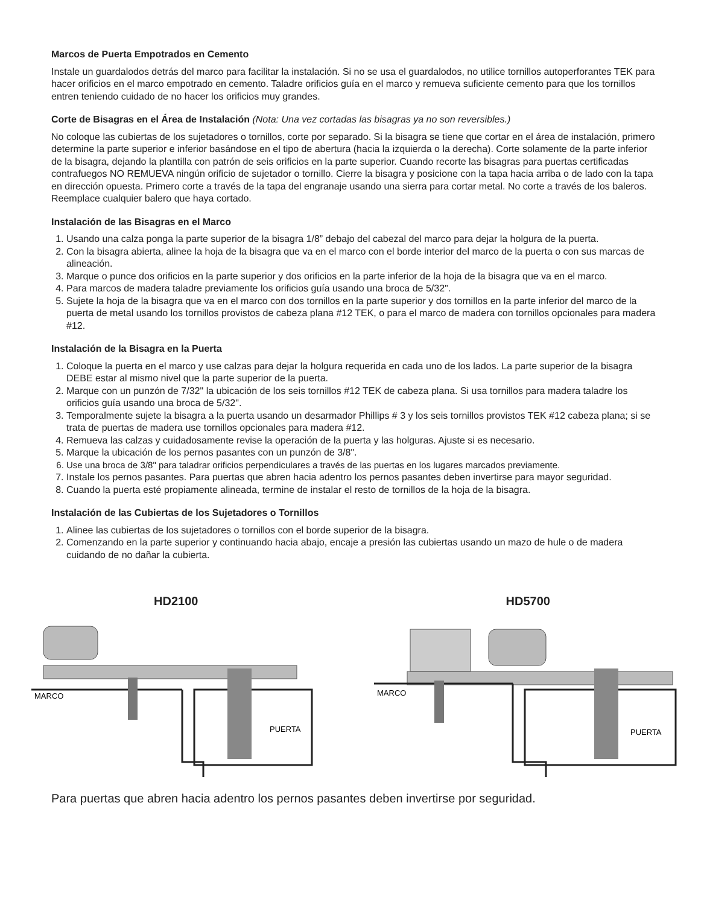Marcos de Puerta Empotrados en Cemento
Instale un guardalodos detrás del marco para facilitar la instalación. Si no se usa el guardalodos, no utilice tornillos autoperforantes TEK para hacer orificios en el marco empotrado en cemento. Taladre orificios guía en el marco y remueva suficiente cemento para que los tornillos entren teniendo cuidado de no hacer los orificios muy grandes.
Corte de Bisagras en el Área de Instalación (Nota: Una vez cortadas las bisagras ya no son reversibles.)
No coloque las cubiertas de los sujetadores o tornillos, corte por separado. Si la bisagra se tiene que cortar en el área de instalación, primero determine la parte superior e inferior basándose en el tipo de abertura (hacia la izquierda o la derecha). Corte solamente de la parte inferior de la bisagra, dejando la plantilla con patrón de seis orificios en la parte superior. Cuando recorte las bisagras para puertas certificadas contrafuegos NO REMUEVA ningún orificio de sujetador o tornillo. Cierre la bisagra y posicione con la tapa hacia arriba o de lado con la tapa en dirección opuesta. Primero corte a través de la tapa del engranaje usando una sierra para cortar metal. No corte a través de los baleros. Reemplace cualquier balero que haya cortado.
Instalación de las Bisagras en el Marco
1. Usando una calza ponga la parte superior de la bisagra 1/8” debajo del cabezal del marco para dejar la holgura de la puerta.
2. Con la bisagra abierta, alinee la hoja de la bisagra que va en el marco con el borde interior del marco de la puerta o con sus marcas de alineación.
3. Marque o punce dos orificios en la parte superior y dos orificios en la parte inferior de la hoja de la bisagra que va en el marco.
4. Para marcos de madera taladre previamente los orificios guía usando una broca de 5/32".
5. Sujete la hoja de la bisagra que va en el marco con dos tornillos en la parte superior y dos tornillos en la parte inferior del marco de la puerta de metal usando los tornillos provistos de cabeza plana #12 TEK, o para el marco de madera con tornillos opcionales para madera #12.
Instalación de la Bisagra en la Puerta
1. Coloque la puerta en el marco y use calzas para dejar la holgura requerida en cada uno de los lados. La parte superior de la bisagra DEBE estar al mismo nivel que la parte superior de la puerta.
2. Marque con un punzón de 7/32" la ubicación de los seis tornillos #12 TEK de cabeza plana. Si usa tornillos para madera taladre los orificios guía usando una broca de 5/32".
3. Temporalmente sujete la bisagra a la puerta usando un desarmador Phillips # 3 y los seis tornillos provistos TEK #12 cabeza plana; si se trata de puertas de madera use tornillos opcionales para madera #12.
4. Remueva las calzas y cuidadosamente revise la operación de la puerta y las holguras. Ajuste si es necesario.
5. Marque la ubicación de los pernos pasantes con un punzón de 3/8".
6. Use una broca de 3/8" para taladrar orificios perpendiculares a través de las puertas en los lugares marcados previamente.
7. Instale los pernos pasantes. Para puertas que abren hacia adentro los pernos pasantes deben invertirse para mayor seguridad.
8. Cuando la puerta esté propiamente alineada, termine de instalar el resto de tornillos de la hoja de la bisagra.
Instalación de las Cubiertas de los Sujetadores o Tornillos
1. Alinee las cubiertas de los sujetadores o tornillos con el borde superior de la bisagra.
2. Comenzando en la parte superior y continuando hacia abajo, encaje a presión las cubiertas usando un mazo de hule o de madera cuidando de no dañar la cubierta.
HD2100
MARCO
PUERTA
HD5700
MARCO
PUERTA
Para puertas que abren hacia adentro los pernos pasantes deben invertirse por seguridad.